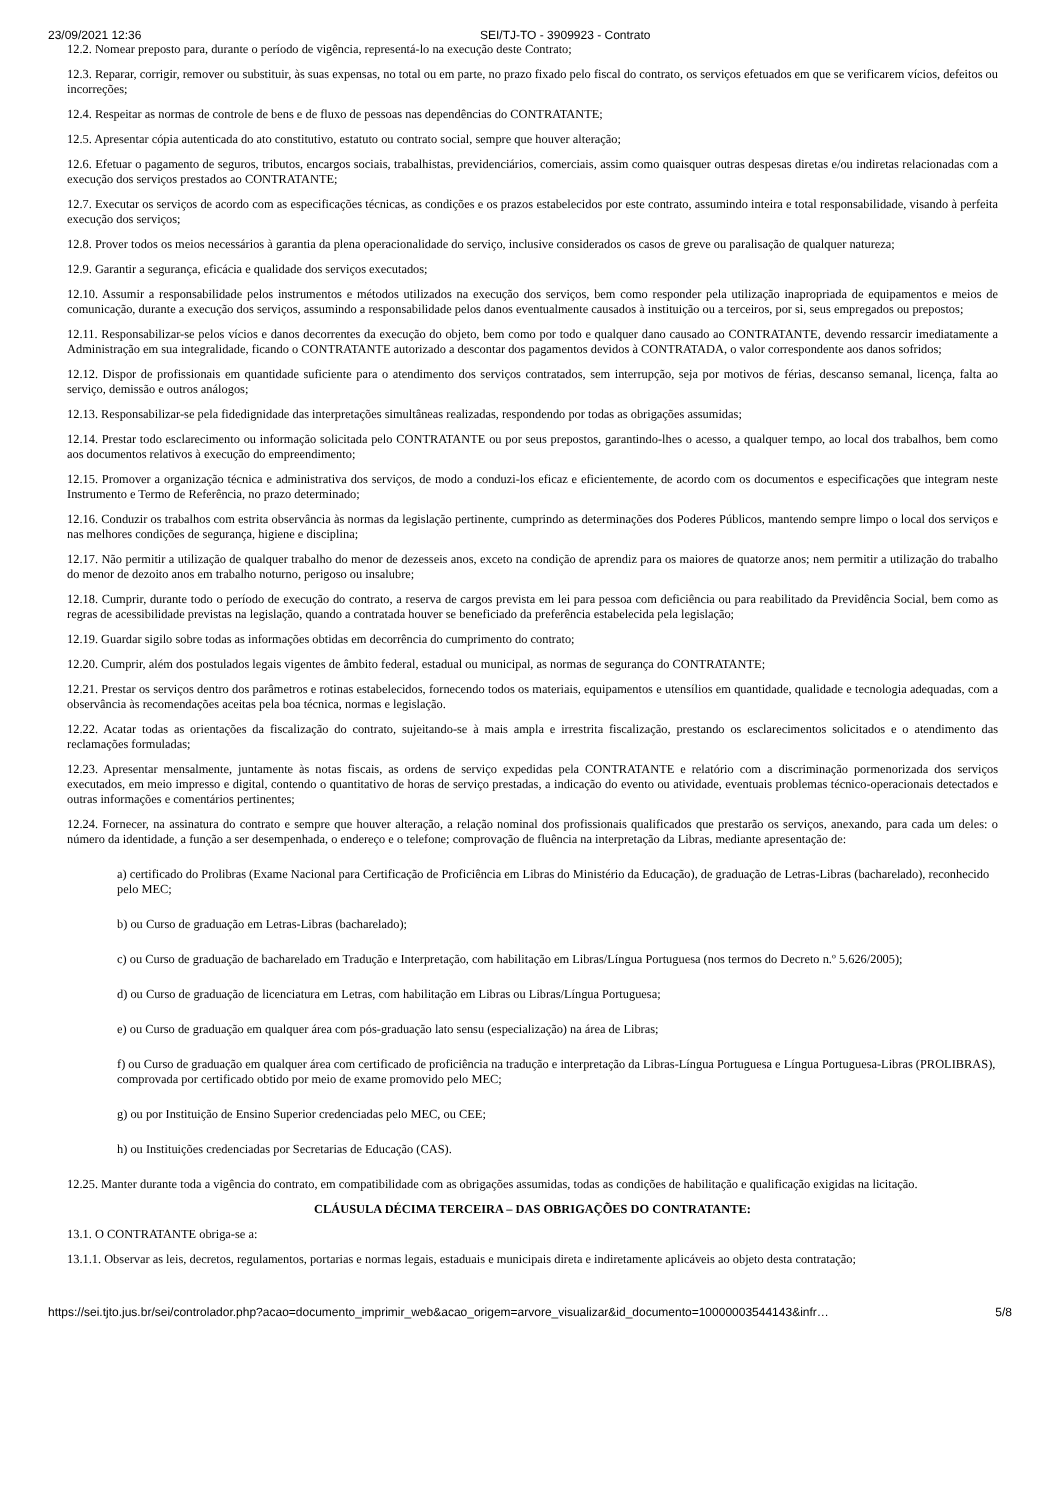23/09/2021 12:36 SEI/TJ-TO - 3909923 - Contrato
12.2. Nomear preposto para, durante o período de vigência, representá-lo na execução deste Contrato;
12.3. Reparar, corrigir, remover ou substituir, às suas expensas, no total ou em parte, no prazo fixado pelo fiscal do contrato, os serviços efetuados em que se verificarem vícios, defeitos ou incorreções;
12.4. Respeitar as normas de controle de bens e de fluxo de pessoas nas dependências do CONTRATANTE;
12.5. Apresentar cópia autenticada do ato constitutivo, estatuto ou contrato social, sempre que houver alteração;
12.6. Efetuar o pagamento de seguros, tributos, encargos sociais, trabalhistas, previdenciários, comerciais, assim como quaisquer outras despesas diretas e/ou indiretas relacionadas com a execução dos serviços prestados ao CONTRATANTE;
12.7. Executar os serviços de acordo com as especificações técnicas, as condições e os prazos estabelecidos por este contrato, assumindo inteira e total responsabilidade, visando à perfeita execução dos serviços;
12.8. Prover todos os meios necessários à garantia da plena operacionalidade do serviço, inclusive considerados os casos de greve ou paralisação de qualquer natureza;
12.9. Garantir a segurança, eficácia e qualidade dos serviços executados;
12.10. Assumir a responsabilidade pelos instrumentos e métodos utilizados na execução dos serviços, bem como responder pela utilização inapropriada de equipamentos e meios de comunicação, durante a execução dos serviços, assumindo a responsabilidade pelos danos eventualmente causados à instituição ou a terceiros, por si, seus empregados ou prepostos;
12.11. Responsabilizar-se pelos vícios e danos decorrentes da execução do objeto, bem como por todo e qualquer dano causado ao CONTRATANTE, devendo ressarcir imediatamente a Administração em sua integralidade, ficando o CONTRATANTE autorizado a descontar dos pagamentos devidos à CONTRATADA, o valor correspondente aos danos sofridos;
12.12. Dispor de profissionais em quantidade suficiente para o atendimento dos serviços contratados, sem interrupção, seja por motivos de férias, descanso semanal, licença, falta ao serviço, demissão e outros análogos;
12.13. Responsabilizar-se pela fidedignidade das interpretações simultâneas realizadas, respondendo por todas as obrigações assumidas;
12.14. Prestar todo esclarecimento ou informação solicitada pelo CONTRATANTE ou por seus prepostos, garantindo-lhes o acesso, a qualquer tempo, ao local dos trabalhos, bem como aos documentos relativos à execução do empreendimento;
12.15. Promover a organização técnica e administrativa dos serviços, de modo a conduzi-los eficaz e eficientemente, de acordo com os documentos e especificações que integram neste Instrumento e Termo de Referência, no prazo determinado;
12.16. Conduzir os trabalhos com estrita observância às normas da legislação pertinente, cumprindo as determinações dos Poderes Públicos, mantendo sempre limpo o local dos serviços e nas melhores condições de segurança, higiene e disciplina;
12.17. Não permitir a utilização de qualquer trabalho do menor de dezesseis anos, exceto na condição de aprendiz para os maiores de quatorze anos; nem permitir a utilização do trabalho do menor de dezoito anos em trabalho noturno, perigoso ou insalubre;
12.18. Cumprir, durante todo o período de execução do contrato, a reserva de cargos prevista em lei para pessoa com deficiência ou para reabilitado da Previdência Social, bem como as regras de acessibilidade previstas na legislação, quando a contratada houver se beneficiado da preferência estabelecida pela legislação;
12.19. Guardar sigilo sobre todas as informações obtidas em decorrência do cumprimento do contrato;
12.20. Cumprir, além dos postulados legais vigentes de âmbito federal, estadual ou municipal, as normas de segurança do CONTRATANTE;
12.21. Prestar os serviços dentro dos parâmetros e rotinas estabelecidos, fornecendo todos os materiais, equipamentos e utensílios em quantidade, qualidade e tecnologia adequadas, com a observância às recomendações aceitas pela boa técnica, normas e legislação.
12.22. Acatar todas as orientações da fiscalização do contrato, sujeitando-se à mais ampla e irrestrita fiscalização, prestando os esclarecimentos solicitados e o atendimento das reclamações formuladas;
12.23. Apresentar mensalmente, juntamente às notas fiscais, as ordens de serviço expedidas pela CONTRATANTE e relatório com a discriminação pormenorizada dos serviços executados, em meio impresso e digital, contendo o quantitativo de horas de serviço prestadas, a indicação do evento ou atividade, eventuais problemas técnico-operacionais detectados e outras informações e comentários pertinentes;
12.24. Fornecer, na assinatura do contrato e sempre que houver alteração, a relação nominal dos profissionais qualificados que prestarão os serviços, anexando, para cada um deles: o número da identidade, a função a ser desempenhada, o endereço e o telefone; comprovação de fluência na interpretação da Libras, mediante apresentação de:
a) certificado do Prolibras (Exame Nacional para Certificação de Proficiência em Libras do Ministério da Educação), de graduação de Letras-Libras (bacharelado), reconhecido pelo MEC;
b) ou Curso de graduação em Letras-Libras (bacharelado);
c) ou Curso de graduação de bacharelado em Tradução e Interpretação, com habilitação em Libras/Língua Portuguesa (nos termos do Decreto n.º 5.626/2005);
d) ou Curso de graduação de licenciatura em Letras, com habilitação em Libras ou Libras/Língua Portuguesa;
e) ou Curso de graduação em qualquer área com pós-graduação lato sensu (especialização) na área de Libras;
f) ou Curso de graduação em qualquer área com certificado de proficiência na tradução e interpretação da Libras-Língua Portuguesa e Língua Portuguesa-Libras (PROLIBRAS), comprovada por certificado obtido por meio de exame promovido pelo MEC;
g) ou por Instituição de Ensino Superior credenciadas pelo MEC, ou CEE;
h) ou Instituições credenciadas por Secretarias de Educação (CAS).
12.25. Manter durante toda a vigência do contrato, em compatibilidade com as obrigações assumidas, todas as condições de habilitação e qualificação exigidas na licitação.
CLÁUSULA DÉCIMA TERCEIRA – DAS OBRIGAÇÕES DO CONTRATANTE:
13.1. O CONTRATANTE obriga-se a:
13.1.1. Observar as leis, decretos, regulamentos, portarias e normas legais, estaduais e municipais direta e indiretamente aplicáveis ao objeto desta contratação;
https://sei.tjto.jus.br/sei/controlador.php?acao=documento_imprimir_web&acao_origem=arvore_visualizar&id_documento=10000003544143&infr… 5/8